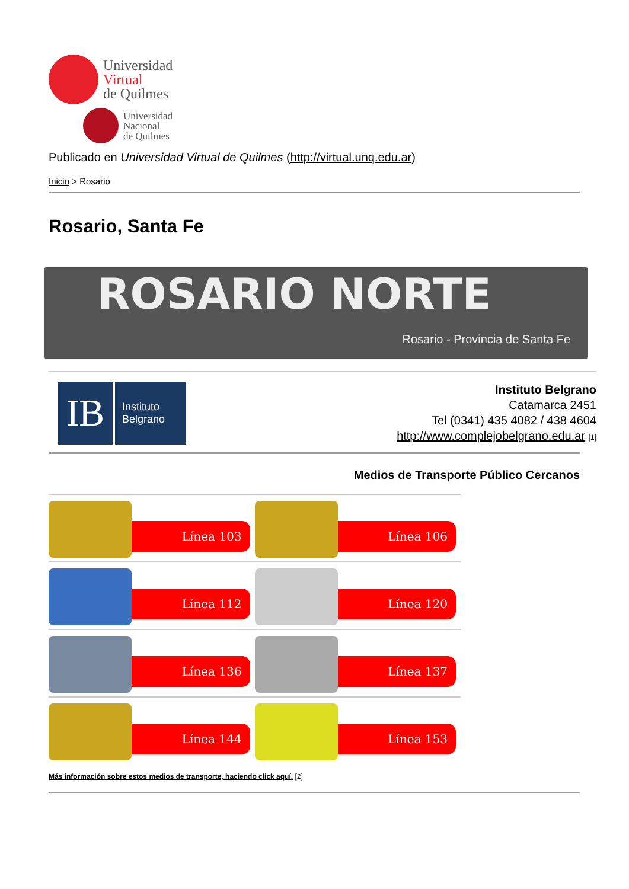Universidad
Virtual
de Quilmes
Universidad
Nacional
de Quilmes
Publicado en Universidad Virtual de Quilmes (http://virtual.unq.edu.ar)
Inicio > Rosario
Rosario, Santa Fe
ROSARIO NORTE
Rosario - Provincia de Santa Fe
IB Instituto
Belgrano
Instituto Belgrano
Catamarca 2451
Tel (0341) 435 4082 / 438 4604
http://www.complejobelgrano.edu.ar [1]
Medios de Transporte Público Cercanos
Línea 103 Línea 106
Línea 112 Línea 120
Línea 136 Línea 137
Línea 144 Línea 153
Más información sobre estos medios de transporte, haciendo click aquí. [2]